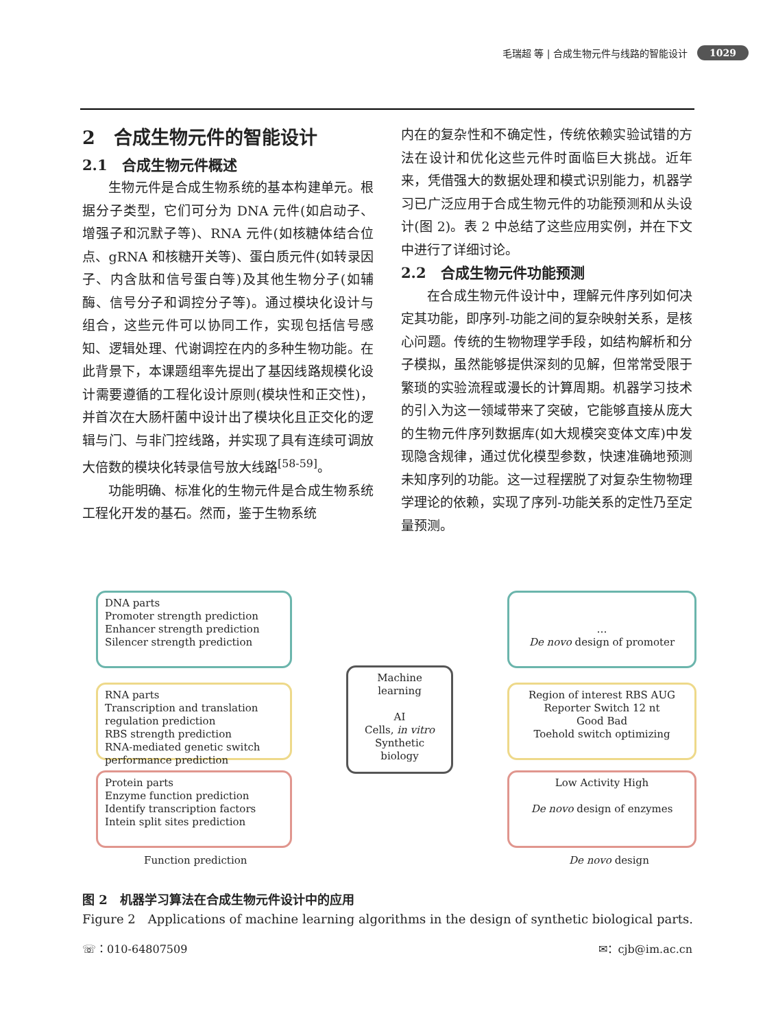毛瑞超 等 | 合成生物元件与线路的智能设计 1029
2　合成生物元件的智能设计
2.1　合成生物元件概述
生物元件是合成生物系统的基本构建单元。根据分子类型，它们可分为 DNA 元件(如启动子、增强子和沉默子等)、RNA 元件(如核糖体结合位点、gRNA 和核糖开关等)、蛋白质元件(如转录因子、内含肽和信号蛋白等)及其他生物分子(如辅酶、信号分子和调控分子等)。通过模块化设计与组合，这些元件可以协同工作，实现包括信号感知、逻辑处理、代谢调控在内的多种生物功能。在此背景下，本课题组率先提出了基因线路规模化设计需要遵循的工程化设计原则(模块性和正交性)，并首次在大肠杆菌中设计出了模块化且正交化的逻辑与门、与非门控线路，并实现了具有连续可调放大倍数的模块化转录信号放大线路<sup>[58-59]</sup>。
功能明确、标准化的生物元件是合成生物系统工程化开发的基石。然而，鉴于生物系统
内在的复杂性和不确定性，传统依赖实验试错的方法在设计和优化这些元件时面临巨大挑战。近年来，凭借强大的数据处理和模式识别能力，机器学习已广泛应用于合成生物元件的功能预测和从头设计(图 2)。表 2 中总结了这些应用实例，并在下文中进行了详细讨论。
2.2　合成生物元件功能预测
在合成生物元件设计中，理解元件序列如何决定其功能，即序列-功能之间的复杂映射关系，是核心问题。传统的生物物理学手段，如结构解析和分子模拟，虽然能够提供深刻的见解，但常常受限于繁琐的实验流程或漫长的计算周期。机器学习技术的引入为这一领域带来了突破，它能够直接从庞大的生物元件序列数据库(如大规模突变体文库)中发现隐含规律，通过优化模型参数，快速准确地预测未知序列的功能。这一过程摆脱了对复杂生物物理学理论的依赖，实现了序列-功能关系的定性乃至定量预测。
DNA parts
Promoter strength prediction
Enhancer strength prediction
Silencer strength prediction
RNA parts
Transcription and translation regulation prediction
RBS strength prediction
RNA-mediated genetic switch performance prediction
Protein parts
Enzyme function prediction
Identify transcription factors
Intein split sites prediction
Machine learning
AI
Cells, in vitro
Synthetic biology
…
De novo design of promoter
Region of interest RBS AUG Reporter Switch 12 nt
Good Bad
Toehold switch optimizing
Low Activity High
De novo design of enzymes
Function prediction De novo design
图 2　机器学习算法在合成生物元件设计中的应用
Figure 2　Applications of machine learning algorithms in the design of synthetic biological parts.
☏：010-64807509 ✉：cjb@im.ac.cn